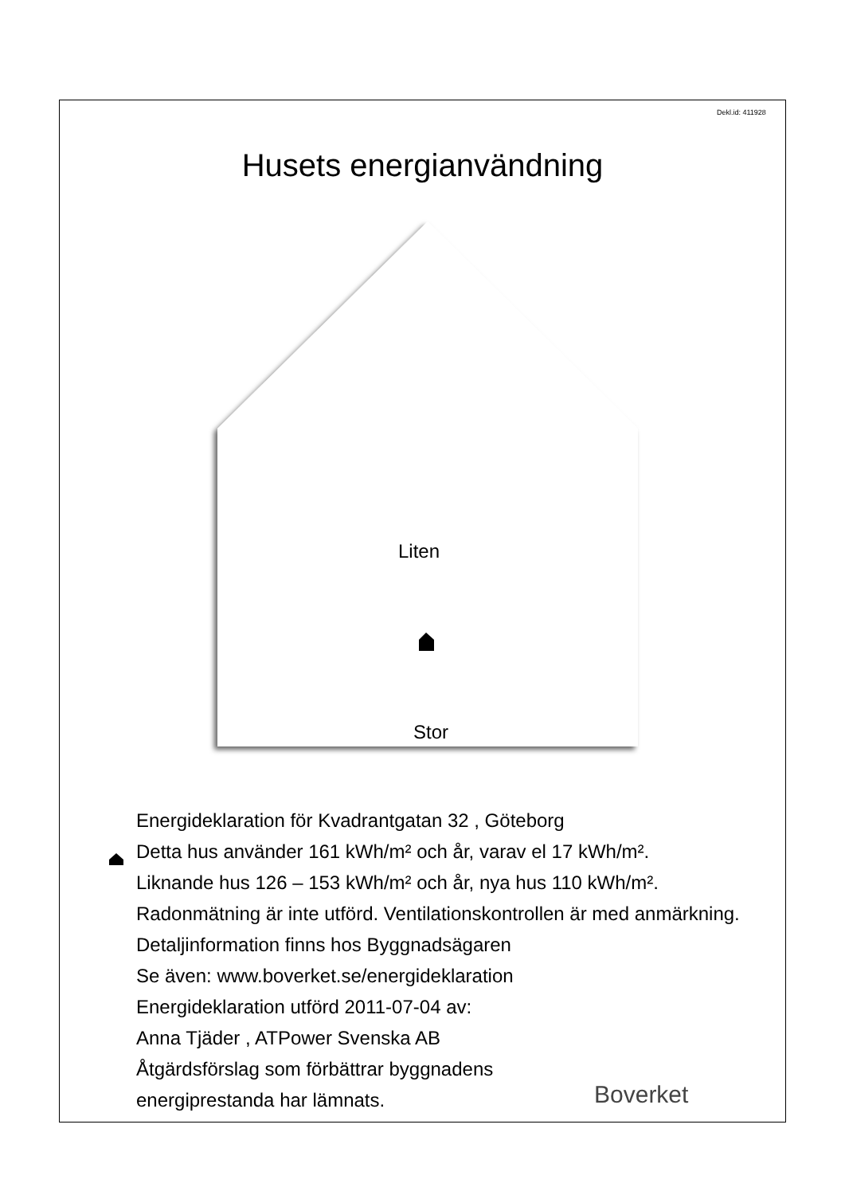Dekl.id: 411928
Husets energianvändning
Liten
Stor
Energideklaration för Kvadrantgatan 32 , Göteborg
Detta hus använder 161 kWh/m² och år, varav el 17 kWh/m².
Liknande hus 126 – 153 kWh/m² och år, nya hus 110 kWh/m².
Radonmätning är inte utförd. Ventilationskontrollen är med anmärkning.
Detaljinformation finns hos Byggnadsägaren
Se även: www.boverket.se/energideklaration
Energideklaration utförd 2011-07-04 av:
Anna Tjäder , ATPower Svenska AB
Åtgärdsförslag som förbättrar byggnadens
energiprestanda har lämnats.
Boverket